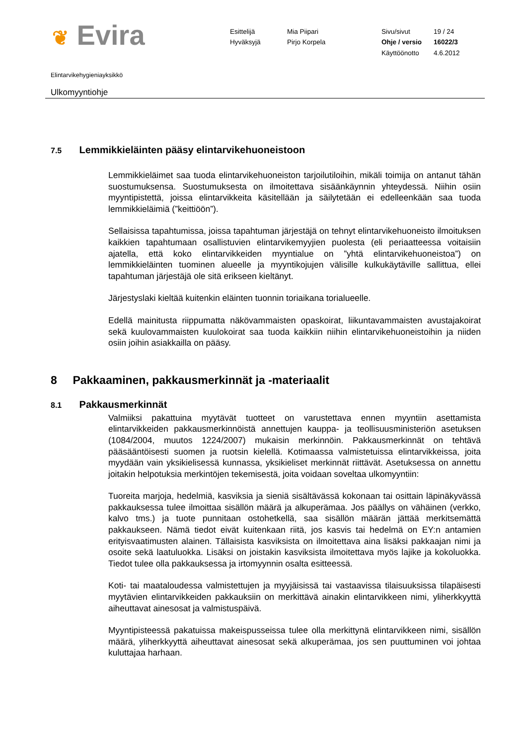❦ Evira
Esittelijä
Mia Piipari
Sivu/sivut
19 / 24
Hyväksyjä
Pirjo Korpela
Ohje / versio
16022/3
Käyttöönotto
4.6.2012
Elintarvikehygieniayksikkö
Ulkomyyntiohje
7.5 Lemmikkieläinten pääsy elintarvikehuoneistoon
Lemmikkieläimet saa tuoda elintarvikehuoneiston tarjoilutiloihin, mikäli toimija on antanut tähän suostumuksensa. Suostumuksesta on ilmoitettava sisäänkäynnin yhteydessä. Niihin osiin myyntipistettä, joissa elintarvikkeita käsitellään ja säilytetään ei edelleenkään saa tuoda lemmikkieläimiä (”keittiöön”).
Sellaisissa tapahtumissa, joissa tapahtuman järjestäjä on tehnyt elintarvikehuoneisto ilmoituksen kaikkien tapahtumaan osallistuvien elintarvikemyyjien puolesta (eli periaatteessa voitaisiin ajatella, että koko elintarvikkeiden myyntialue on ”yhtä elintarvikehuoneistoa”) on lemmikkieläinten tuominen alueelle ja myyntikojujen välisille kulkukäytäville sallittua, ellei tapahtuman järjestäjä ole sitä erikseen kieltänyt.
Järjestyslaki kieltää kuitenkin eläinten tuonnin toriaikana torialueelle.
Edellä mainitusta riippumatta näkövammaisten opaskoirat, liikuntavammaisten avustajakoirat sekä kuulovammaisten kuulokoirat saa tuoda kaikkiin niihin elintarvikehuoneistoihin ja niiden osiin joihin asiakkailla on pääsy.
8 Pakkaaminen, pakkausmerkinnät ja -materiaalit
8.1 Pakkausmerkinnät
Valmiiksi pakattuina myytävät tuotteet on varustettava ennen myyntiin asettamista elintarvikkeiden pakkausmerkinnöistä annettujen kauppa- ja teollisuusministeriön asetuksen (1084/2004, muutos 1224/2007) mukaisin merkinnöin. Pakkausmerkinnät on tehtävä pääsääntöisesti suomen ja ruotsin kielellä. Kotimaassa valmistetuissa elintarvikkeissa, joita myydään vain yksikielisessä kunnassa, yksikieliset merkinnät riittävät. Asetuksessa on annettu joitakin helpotuksia merkintöjen tekemisestä, joita voidaan soveltaa ulkomyyntiin:
Tuoreita marjoja, hedelmiä, kasviksia ja sieniä sisältävässä kokonaan tai osittain läpinäkyvässä pakkauksessa tulee ilmoittaa sisällön määrä ja alkuperämaa. Jos päällys on vähäinen (verkko, kalvo tms.) ja tuote punnitaan ostohetkellä, saa sisällön määrän jättää merkitsemättä pakkaukseen. Nämä tiedot eivät kuitenkaan riitä, jos kasvis tai hedelmä on EY:n antamien erityisvaatimusten alainen. Tällaisista kasviksista on ilmoitettava aina lisäksi pakkaajan nimi ja osoite sekä laatuluokka. Lisäksi on joistakin kasviksista ilmoitettava myös lajike ja kokoluokka. Tiedot tulee olla pakkauksessa ja irtomyynnin osalta esitteessä.
Koti- tai maataloudessa valmistettujen ja myyjäisissä tai vastaavissa tilaisuuksissa tilapäisesti myytävien elintarvikkeiden pakkauksiin on merkittävä ainakin elintarvikkeen nimi, yliherkkyyttä aiheuttavat ainesosat ja valmistuspäivä.
Myyntipisteessä pakatuissa makeispusseissa tulee olla merkittynä elintarvikkeen nimi, sisällön määrä, yliherkkyyttä aiheuttavat ainesosat sekä alkuperämaa, jos sen puuttuminen voi johtaa kuluttajaa harhaan.